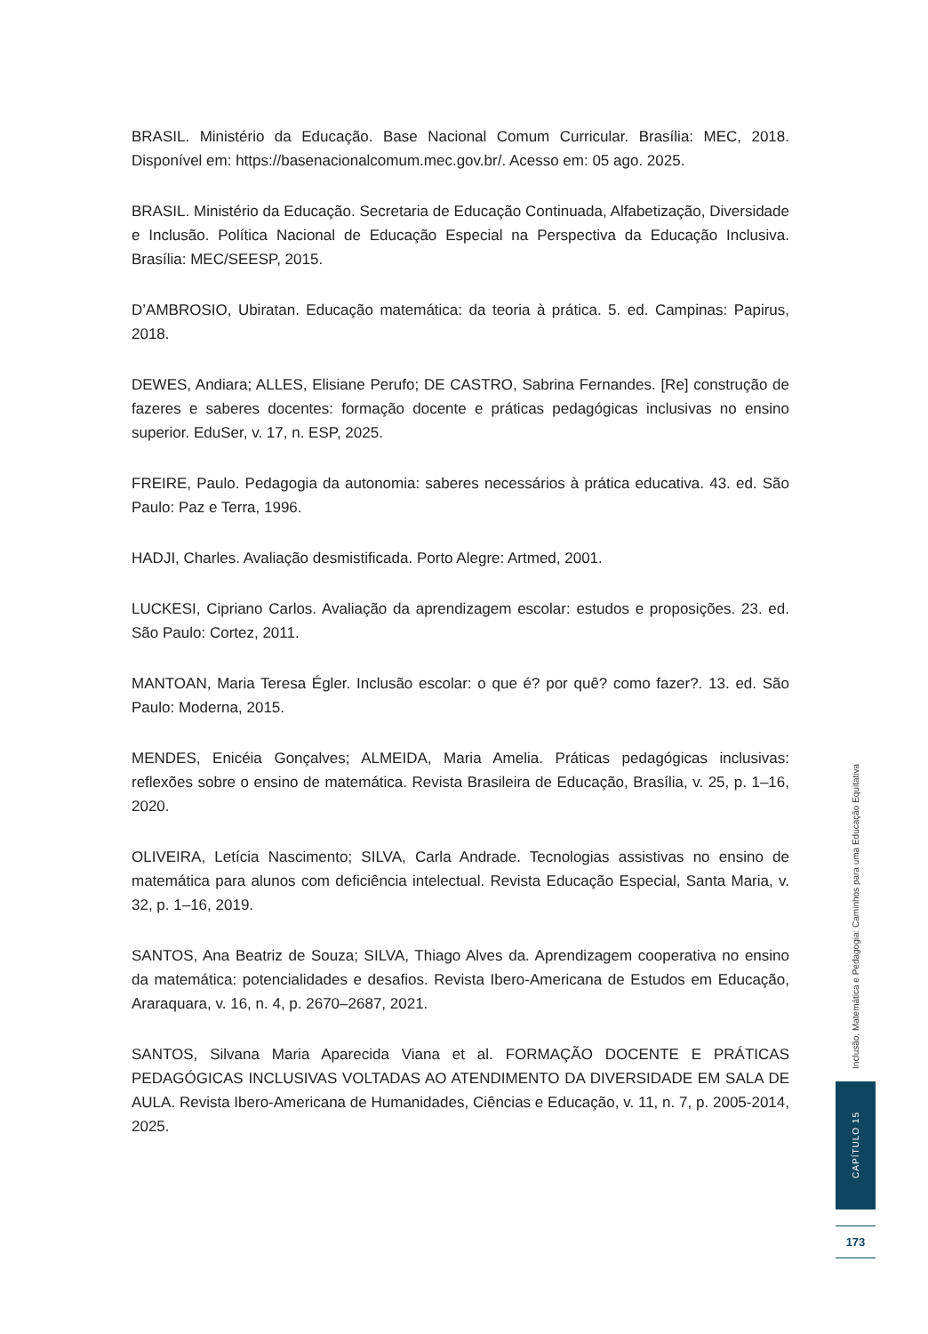BRASIL. Ministério da Educação. Base Nacional Comum Curricular. Brasília: MEC, 2018. Disponível em: https://basenacionalcomum.mec.gov.br/. Acesso em: 05 ago. 2025.
BRASIL. Ministério da Educação. Secretaria de Educação Continuada, Alfabetização, Diversidade e Inclusão. Política Nacional de Educação Especial na Perspectiva da Educação Inclusiva. Brasília: MEC/SEESP, 2015.
D’AMBROSIO, Ubiratan. Educação matemática: da teoria à prática. 5. ed. Campinas: Papirus, 2018.
DEWES, Andiara; ALLES, Elisiane Perufo; DE CASTRO, Sabrina Fernandes. [Re] construção de fazeres e saberes docentes: formação docente e práticas pedagógicas inclusivas no ensino superior. EduSer, v. 17, n. ESP, 2025.
FREIRE, Paulo. Pedagogia da autonomia: saberes necessários à prática educativa. 43. ed. São Paulo: Paz e Terra, 1996.
HADJI, Charles. Avaliação desmistificada. Porto Alegre: Artmed, 2001.
LUCKESI, Cipriano Carlos. Avaliação da aprendizagem escolar: estudos e proposições. 23. ed. São Paulo: Cortez, 2011.
MANTOAN, Maria Teresa Égler. Inclusão escolar: o que é? por quê? como fazer?. 13. ed. São Paulo: Moderna, 2015.
MENDES, Enicéia Gonçalves; ALMEIDA, Maria Amelia. Práticas pedagógicas inclusivas: reflexões sobre o ensino de matemática. Revista Brasileira de Educação, Brasília, v. 25, p. 1–16, 2020.
OLIVEIRA, Letícia Nascimento; SILVA, Carla Andrade. Tecnologias assistivas no ensino de matemática para alunos com deficiência intelectual. Revista Educação Especial, Santa Maria, v. 32, p. 1–16, 2019.
SANTOS, Ana Beatriz de Souza; SILVA, Thiago Alves da. Aprendizagem cooperativa no ensino da matemática: potencialidades e desafios. Revista Ibero-Americana de Estudos em Educação, Araraquara, v. 16, n. 4, p. 2670–2687, 2021.
SANTOS, Silvana Maria Aparecida Viana et al. FORMAÇÃO DOCENTE E PRÁTICAS PEDAGÓGICAS INCLUSIVAS VOLTADAS AO ATENDIMENTO DA DIVERSIDADE EM SALA DE AULA. Revista Ibero-Americana de Humanidades, Ciências e Educação, v. 11, n. 7, p. 2005-2014, 2025.
Inclusão, Matemática e Pedagogia: Caminhos para uma Educação Equitativa
CAPÍTULO 15
173